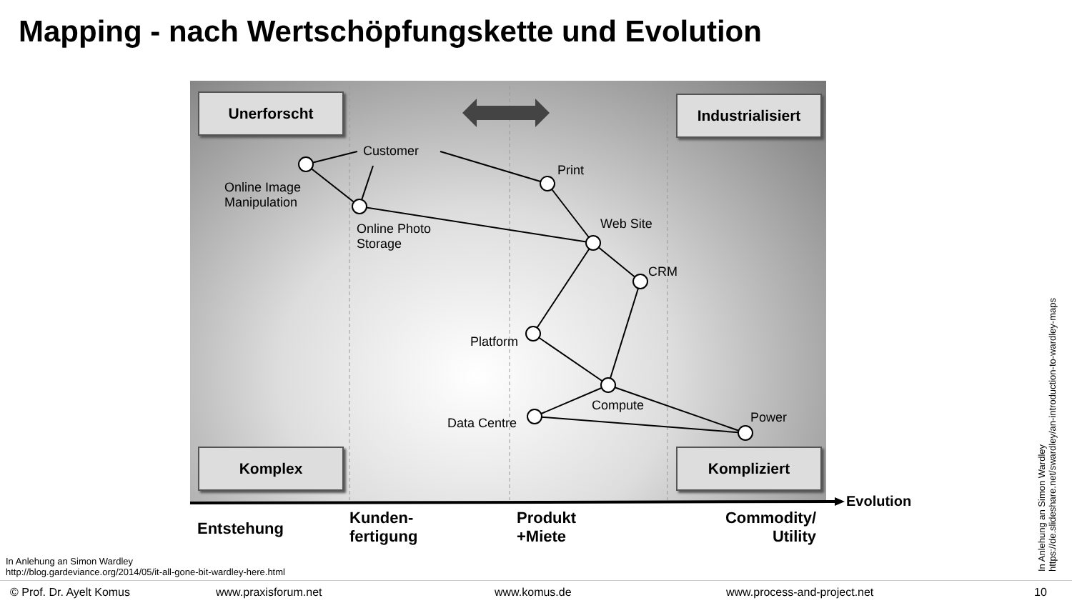Mapping - nach Wertschöpfungskette und Evolution
Unerforscht
Industrialisiert
Komplex Kompliziert
Customer
Print
Online Image
Manipulation
Web Site
Online Photo
Storage
CRM
Platform
Compute
Power
Data Centre
Evolution
Entstehung
Kunden-
fertigung
Produkt
+Miete
Commodity/
Utility
In Anlehung an Simon Wardley
http://blog.gardeviance.org/2014/05/it-all-gone-bit-wardley-here.html
In Anlehung an Simon Wardley
https://de.slideshare.net/swardley/an-introduction-to-wardley-maps
© Prof. Dr. Ayelt Komus www.praxisforum.net www.komus.de www.process-and-project.net 10